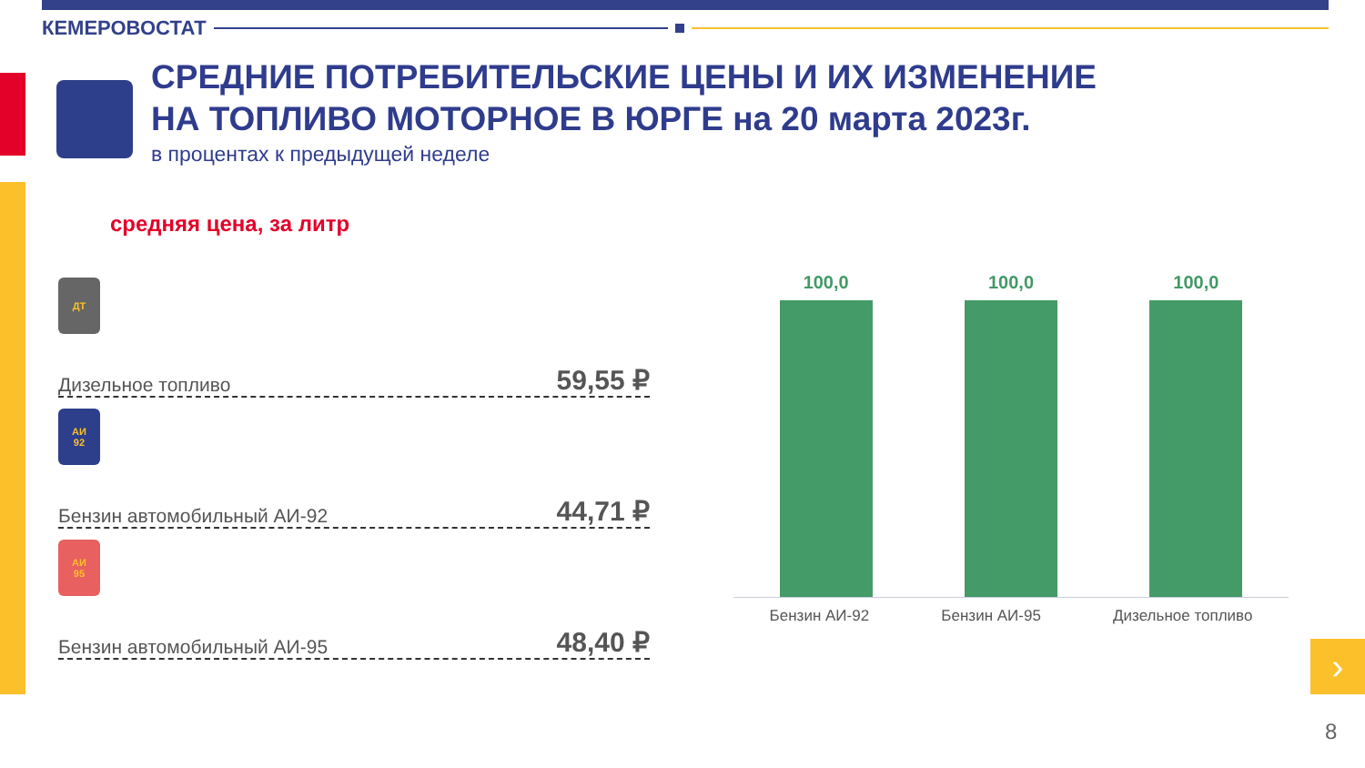КЕМЕРОВОСТАТ
СРЕДНИЕ ПОТРЕБИТЕЛЬСКИЕ ЦЕНЫ И ИХ ИЗМЕНЕНИЕ
НА ТОПЛИВО МОТОРНОЕ В ЮРГЕ на 20 марта 2023г.
в процентах к предыдущей неделе
средняя цена, за литр
ДТ
Дизельное топливо 59,55 ₽
АИ
92
Бензин автомобильный АИ-92 44,71 ₽
АИ
95
Бензин автомобильный АИ-95 48,40 ₽
100,0
100,0
100,0
Бензин АИ-92 Бензин АИ-95 Дизельное топливо
›
8